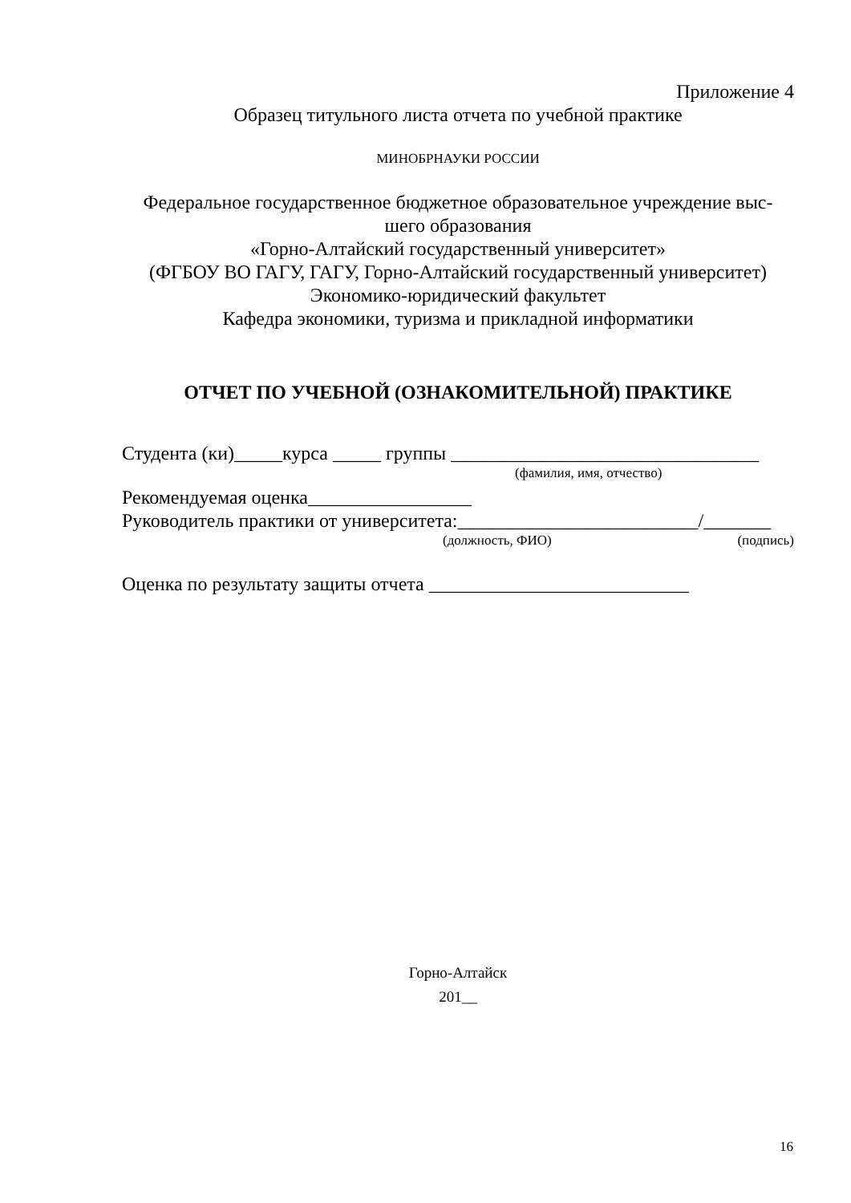Приложение 4
Образец титульного листа отчета по учебной практике
МИНОБРНАУКИ РОССИИ
Федеральное государственное бюджетное образовательное учреждение выс-
шего образования
«Горно-Алтайский государственный университет»
(ФГБОУ ВО ГАГУ, ГАГУ, Горно-Алтайский государственный университет)
Экономико-юридический факультет
Кафедра экономики, туризма и прикладной информатики
ОТЧЕТ ПО УЧЕБНОЙ (ОЗНАКОМИТЕЛЬНОЙ) ПРАКТИКЕ
Студента (ки)_____курса _____ группы ________________________________
(фамилия, имя, отчество)
Рекомендуемая оценка_________________
Руководитель практики от университета:_________________________/_______
(должность, ФИО) (подпись)
Оценка по результату защиты отчета ___________________________
Горно-Алтайск
201__
16